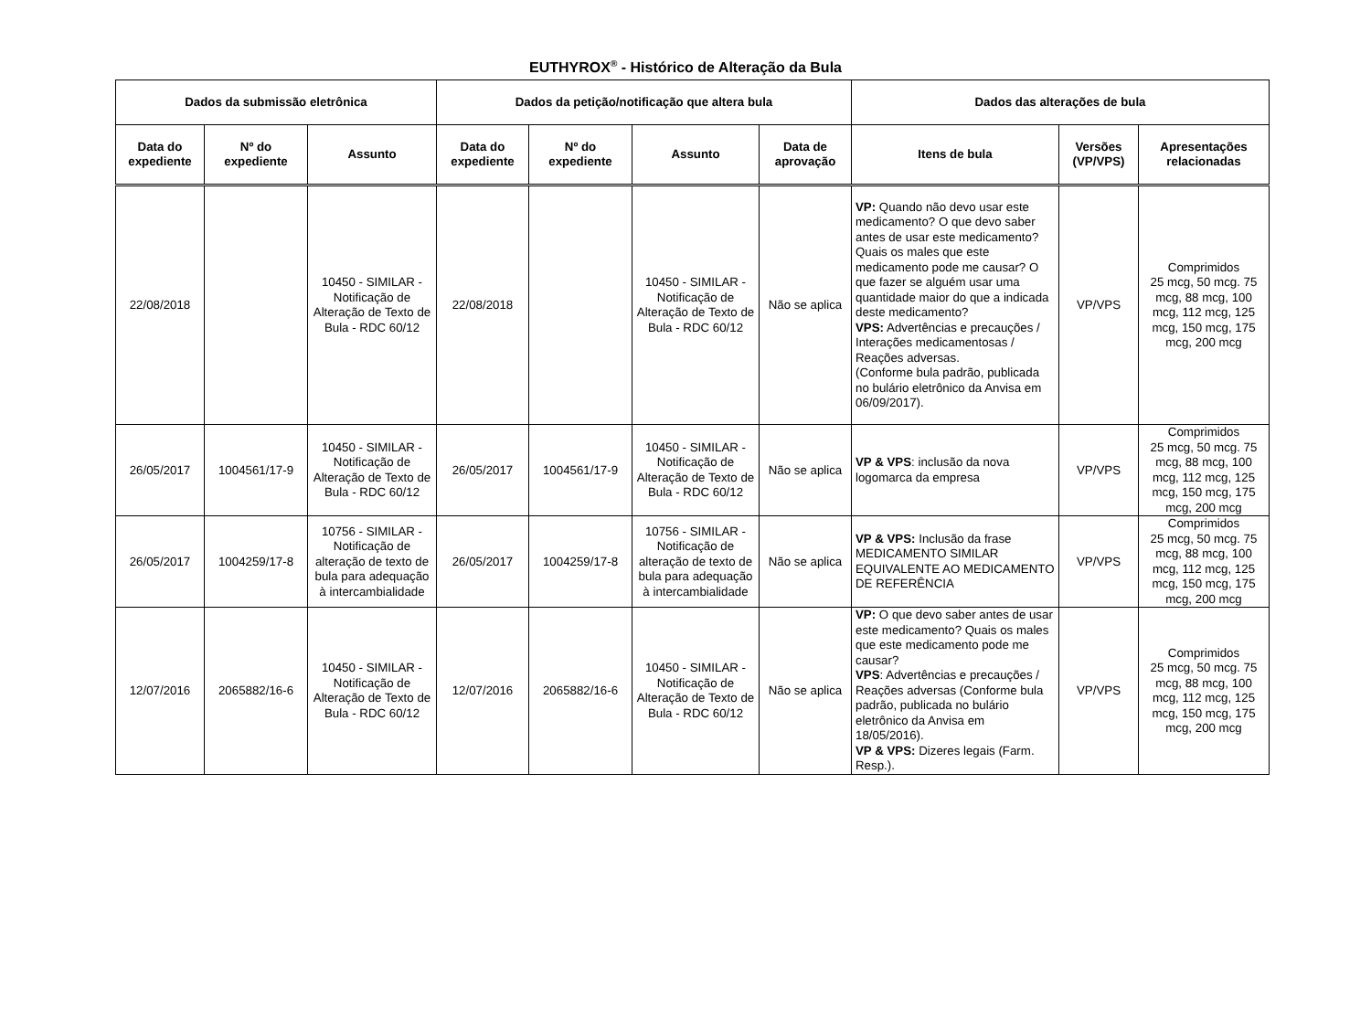EUTHYROX<sup>®</sup> - Histórico de Alteração da Bula
| Dados da submissão eletrônica | | | Dados da petição/notificação que altera bula | | | | Dados das alterações de bula | | |
| --- | --- | --- | --- | --- | --- | --- | --- | --- | --- |
| Data do expediente | Nº do expediente | Assunto | Data do expediente | Nº do expediente | Assunto | Data de aprovação | Itens de bula | Versões (VP/VPS) | Apresentações relacionadas |
| 22/08/2018 | | 10450 - SIMILAR - Notificação de Alteração de Texto de Bula - RDC 60/12 | 22/08/2018 | | 10450 - SIMILAR - Notificação de Alteração de Texto de Bula - RDC 60/12 | Não se aplica | VP: Quando não devo usar este medicamento? O que devo saber antes de usar este medicamento? Quais os males que este medicamento pode me causar? O que fazer se alguém usar uma quantidade maior do que a indicada deste medicamento? VPS: Advertências e precauções / Interações medicamentosas / Reações adversas. (Conforme bula padrão, publicada no bulário eletrônico da Anvisa em 06/09/2017). | VP/VPS | Comprimidos 25 mcg, 50 mcg. 75 mcg, 88 mcg, 100 mcg, 112 mcg, 125 mcg, 150 mcg, 175 mcg, 200 mcg |
| 26/05/2017 | 1004561/17-9 | 10450 - SIMILAR - Notificação de Alteração de Texto de Bula - RDC 60/12 | 26/05/2017 | 1004561/17-9 | 10450 - SIMILAR - Notificação de Alteração de Texto de Bula - RDC 60/12 | Não se aplica | VP & VPS : inclusão da nova logomarca da empresa | VP/VPS | Comprimidos 25 mcg, 50 mcg. 75 mcg, 88 mcg, 100 mcg, 112 mcg, 125 mcg, 150 mcg, 175 mcg, 200 mcg |
| 26/05/2017 | 1004259/17-8 | 10756 - SIMILAR - Notificação de alteração de texto de bula para adequação à intercambialidade | 26/05/2017 | 1004259/17-8 | 10756 - SIMILAR - Notificação de alteração de texto de bula para adequação à intercambialidade | Não se aplica | VP & VPS: Inclusão da frase MEDICAMENTO SIMILAR EQUIVALENTE AO MEDICAMENTO DE REFERÊNCIA | VP/VPS | Comprimidos 25 mcg, 50 mcg. 75 mcg, 88 mcg, 100 mcg, 112 mcg, 125 mcg, 150 mcg, 175 mcg, 200 mcg |
| 12/07/2016 | 2065882/16-6 | 10450 - SIMILAR - Notificação de Alteração de Texto de Bula - RDC 60/12 | 12/07/2016 | 2065882/16-6 | 10450 - SIMILAR - Notificação de Alteração de Texto de Bula - RDC 60/12 | Não se aplica | VP: O que devo saber antes de usar este medicamento? Quais os males que este medicamento pode me causar? VPS : Advertências e precauções / Reações adversas (Conforme bula padrão, publicada no bulário eletrônico da Anvisa em 18/05/2016). VP & VPS: Dizeres legais (Farm. Resp.). | VP/VPS | Comprimidos 25 mcg, 50 mcg. 75 mcg, 88 mcg, 100 mcg, 112 mcg, 125 mcg, 150 mcg, 175 mcg, 200 mcg |